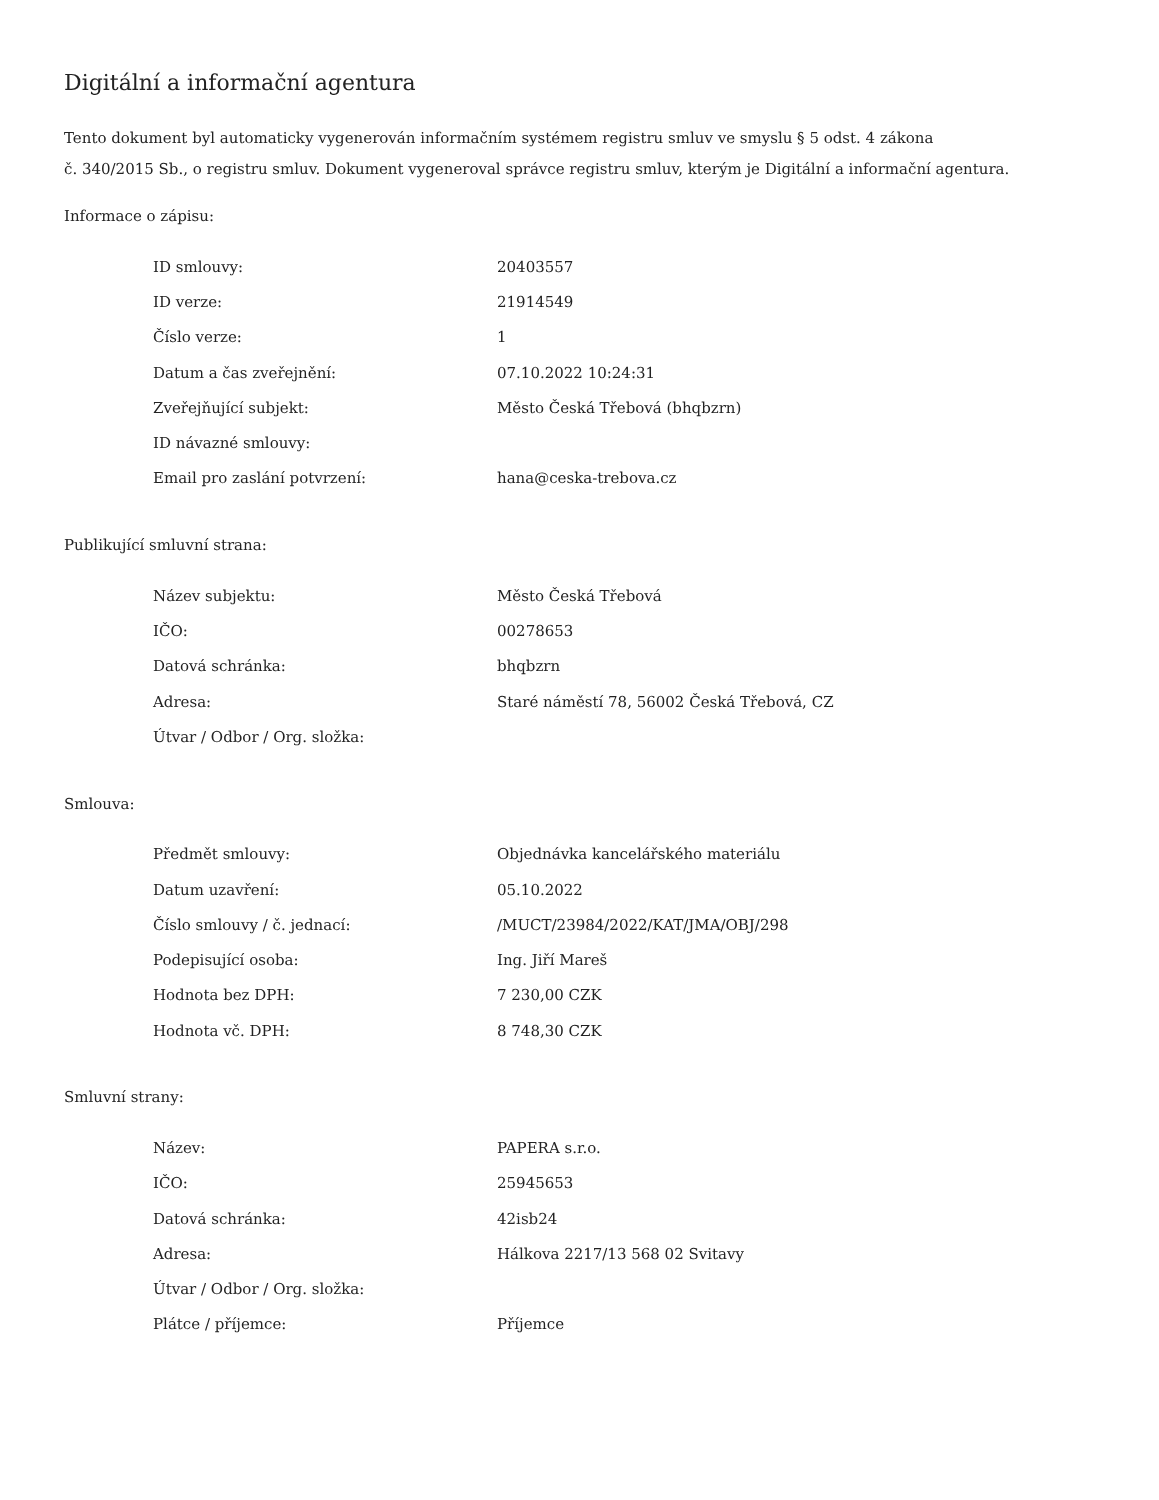Digitální a informační agentura
Tento dokument byl automaticky vygenerován informačním systémem registru smluv ve smyslu § 5 odst. 4 zákona
č. 340/2015 Sb., o registru smluv. Dokument vygeneroval správce registru smluv, kterým je Digitální a informační agentura.
Informace o zápisu:
| ID smlouvy: | 20403557 |
| ID verze: | 21914549 |
| Číslo verze: | 1 |
| Datum a čas zveřejnění: | 07.10.2022 10:24:31 |
| Zveřejňující subjekt: | Město Česká Třebová (bhqbzrn) |
| ID návazné smlouvy: | |
| Email pro zaslání potvrzení: | hana@ceska-trebova.cz |
Publikující smluvní strana:
| Název subjektu: | Město Česká Třebová |
| IČO: | 00278653 |
| Datová schránka: | bhqbzrn |
| Adresa: | Staré náměstí 78, 56002 Česká Třebová, CZ |
| Útvar / Odbor / Org. složka: | |
Smlouva:
| Předmět smlouvy: | Objednávka kancelářského materiálu |
| Datum uzavření: | 05.10.2022 |
| Číslo smlouvy / č. jednací: | /MUCT/23984/2022/KAT/JMA/OBJ/298 |
| Podepisující osoba: | Ing. Jiří Mareš |
| Hodnota bez DPH: | 7 230,00 CZK |
| Hodnota vč. DPH: | 8 748,30 CZK |
Smluvní strany:
| Název: | PAPERA s.r.o. |
| IČO: | 25945653 |
| Datová schránka: | 42isb24 |
| Adresa: | Hálkova 2217/13 568 02 Svitavy |
| Útvar / Odbor / Org. složka: | |
| Plátce / příjemce: | Příjemce |